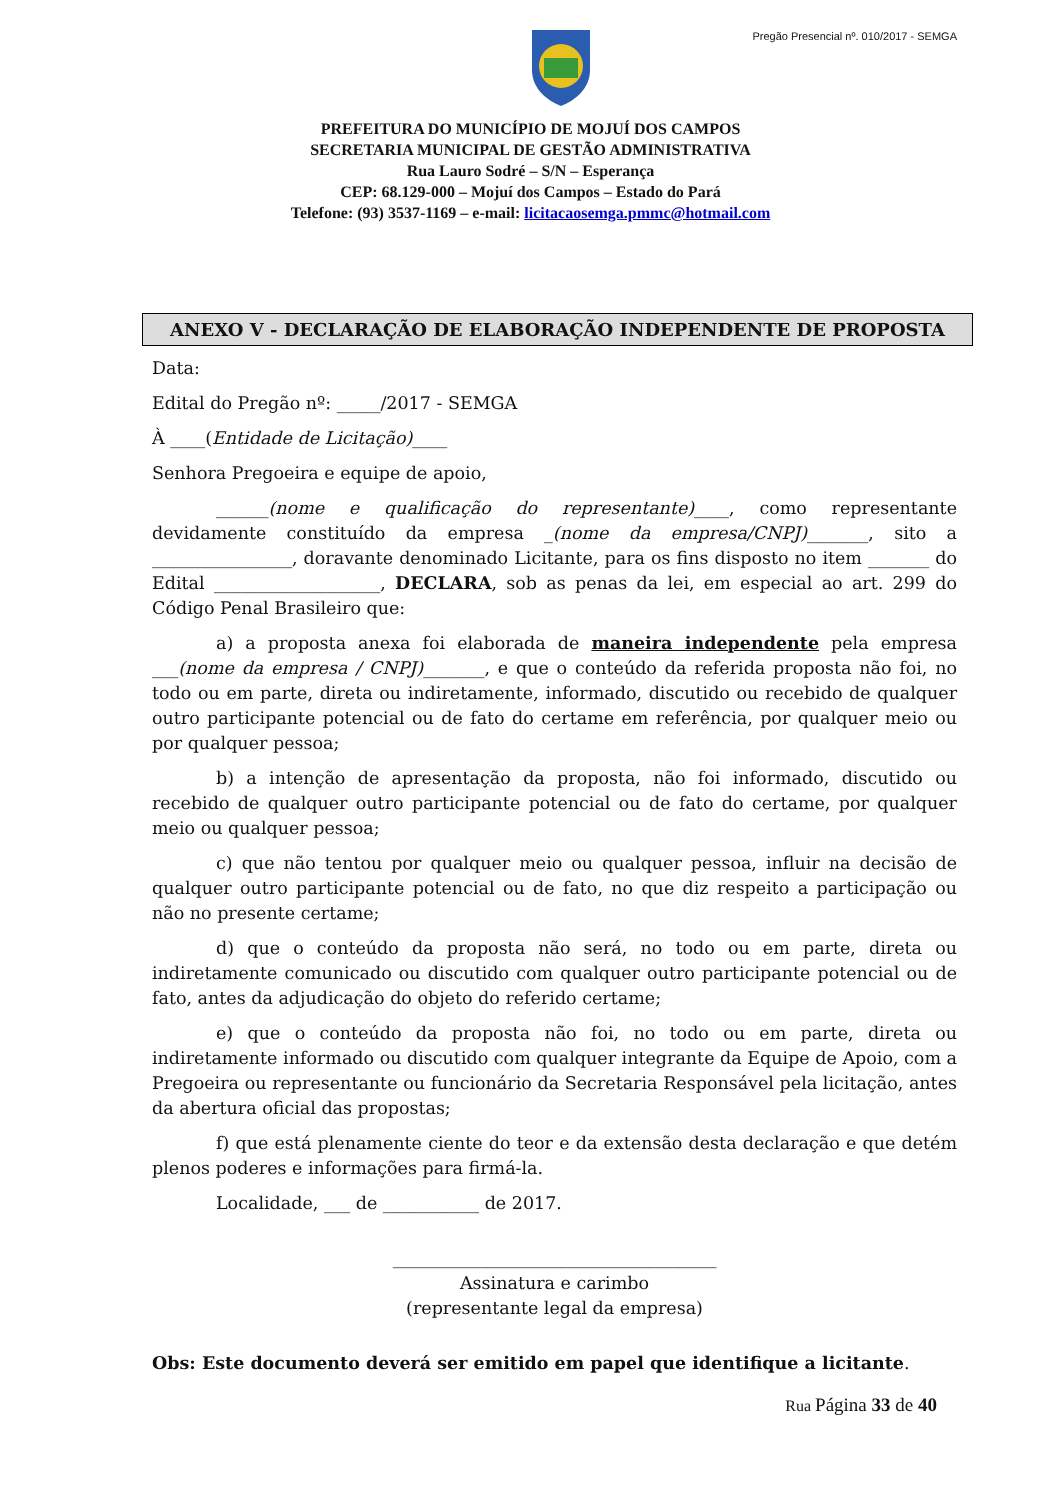Pregão Presencial nº. 010/2017 - SEMGA
PREFEITURA DO MUNICÍPIO DE MOJUÍ DOS CAMPOS
SECRETARIA MUNICIPAL DE GESTÃO ADMINISTRATIVA
Rua Lauro Sodré – S/N – Esperança
CEP: 68.129-000 – Mojuí dos Campos – Estado do Pará
Telefone: (93) 3537-1169 – e-mail: licitacaosemga.pmmc@hotmail.com
ANEXO V - DECLARAÇÃO DE ELABORAÇÃO INDEPENDENTE DE PROPOSTA
Data:
Edital do Pregão nº: _____/2017 - SEMGA
À ____(Entidade de Licitação)____
Senhora Pregoeira e equipe de apoio,
______(nome e qualificação do representante)____, como representante devidamente constituído da empresa _(nome da empresa/CNPJ)_______, sito a ________________, doravante denominado Licitante, para os fins disposto no item _______ do Edital ___________________, DECLARA, sob as penas da lei, em especial ao art. 299 do Código Penal Brasileiro que:
a) a proposta anexa foi elaborada de maneira independente pela empresa ___(nome da empresa / CNPJ)_______, e que o conteúdo da referida proposta não foi, no todo ou em parte, direta ou indiretamente, informado, discutido ou recebido de qualquer outro participante potencial ou de fato do certame em referência, por qualquer meio ou por qualquer pessoa;
b) a intenção de apresentação da proposta, não foi informado, discutido ou recebido de qualquer outro participante potencial ou de fato do certame, por qualquer meio ou qualquer pessoa;
c) que não tentou por qualquer meio ou qualquer pessoa, influir na decisão de qualquer outro participante potencial ou de fato, no que diz respeito a participação ou não no presente certame;
d) que o conteúdo da proposta não será, no todo ou em parte, direta ou indiretamente comunicado ou discutido com qualquer outro participante potencial ou de fato, antes da adjudicação do objeto do referido certame;
e) que o conteúdo da proposta não foi, no todo ou em parte, direta ou indiretamente informado ou discutido com qualquer integrante da Equipe de Apoio, com a Pregoeira ou representante ou funcionário da Secretaria Responsável pela licitação, antes da abertura oficial das propostas;
f) que está plenamente ciente do teor e da extensão desta declaração e que detém plenos poderes e informações para firmá-la.
Localidade, ___ de ___________ de 2017.
_____________________________________
Assinatura e carimbo
(representante legal da empresa)
Obs: Este documento deverá ser emitido em papel que identifique a licitante.
Rua Página 33 de 40